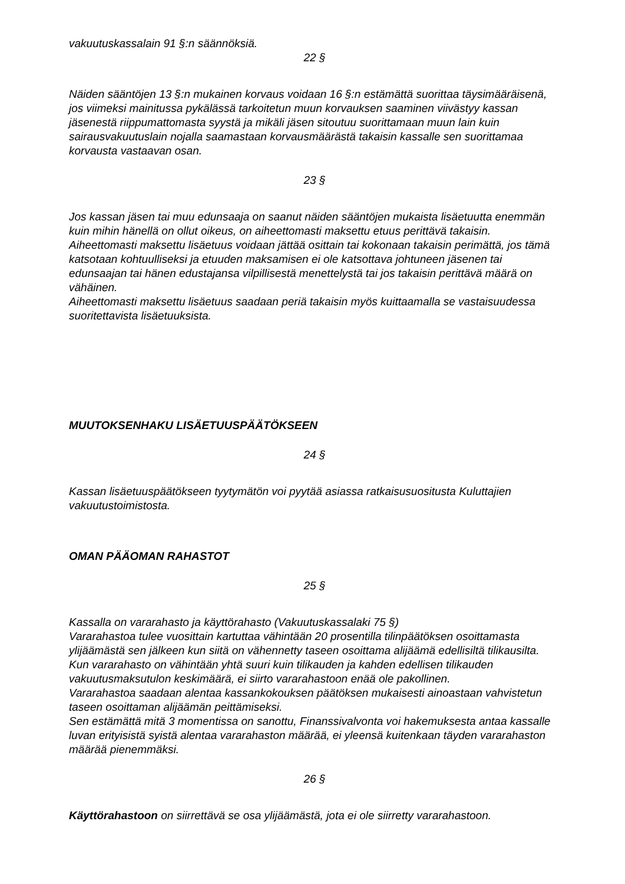vakuutuskassalain 91 §:n säännöksiä.
22 §
Näiden sääntöjen 13 §:n mukainen korvaus voidaan 16 §:n estämättä suorittaa täysimääräisenä, jos viimeksi mainitussa pykälässä tarkoitetun muun korvauksen saaminen viivästyy kassan jäsenestä riippumattomasta syystä ja mikäli jäsen sitoutuu suorittamaan muun lain kuin sairausvakuutuslain nojalla saamastaan korvausmäärästä takaisin kassalle sen suorittamaa korvausta vastaavan osan.
23 §
Jos kassan jäsen tai muu edunsaaja on saanut näiden sääntöjen mukaista lisäetuutta enemmän kuin mihin hänellä on ollut oikeus, on aiheettomasti maksettu etuus perittävä takaisin.
Aiheettomasti maksettu lisäetuus voidaan jättää osittain tai kokonaan takaisin perimättä, jos tämä katsotaan kohtuulliseksi ja etuuden maksamisen ei ole katsottava johtuneen jäsenen tai edunsaajan tai hänen edustajansa vilpillisestä menettelystä tai jos takaisin perittävä määrä on vähäinen.
Aiheettomasti maksettu lisäetuus saadaan periä takaisin myös kuittaamalla se vastaisuudessa suoritettavista lisäetuuksista.
MUUTOKSENHAKU LISÄETUUSPÄÄTÖKSEEN
24 §
Kassan lisäetuuspäätökseen tyytymätön voi pyytää asiassa ratkaisusuositusta Kuluttajien vakuutustoimistosta.
OMAN PÄÄOMAN RAHASTOT
25 §
Kassalla on vararahasto ja käyttörahasto (Vakuutuskassalaki 75 §)
Vararahastoa tulee vuosittain kartuttaa vähintään 20 prosentilla tilinpäätöksen osoittamasta ylijäämästä sen jälkeen kun siitä on vähennetty taseen osoittama alijäämä edellisiltä tilikausilta. Kun vararahasto on vähintään yhtä suuri kuin tilikauden ja kahden edellisen tilikauden vakuutusmaksutulon keskimäärä, ei siirto vararahastoon enää ole pakollinen.
Vararahastoa saadaan alentaa kassankokouksen päätöksen mukaisesti ainoastaan vahvistetun taseen osoittaman alijäämän peittämiseksi.
Sen estämättä mitä 3 momentissa on sanottu, Finanssivalvonta voi hakemuksesta antaa kassalle luvan erityisistä syistä alentaa vararahaston määrää, ei yleensä kuitenkaan täyden vararahaston määrää pienemmäksi.
26 §
Käyttörahastoon on siirrettävä se osa ylijäämästä, jota ei ole siirretty vararahastoon.